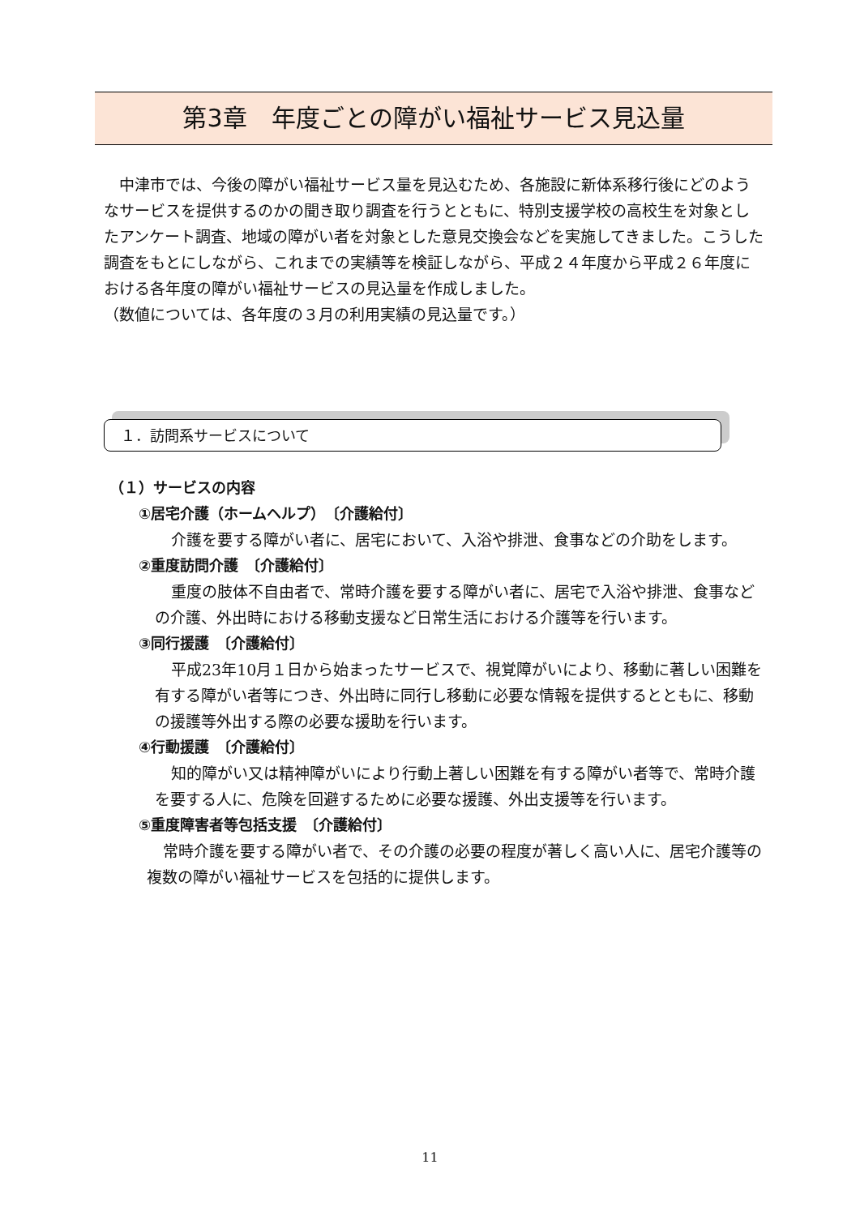第3章　年度ごとの障がい福祉サービス見込量
　中津市では、今後の障がい福祉サービス量を見込むため、各施設に新体系移行後にどのようなサービスを提供するのかの聞き取り調査を行うとともに、特別支援学校の高校生を対象としたアンケート調査、地域の障がい者を対象とした意見交換会などを実施してきました。こうした調査をもとにしながら、これまでの実績等を検証しながら、平成２４年度から平成２６年度における各年度の障がい福祉サービスの見込量を作成しました。
（数値については、各年度の３月の利用実績の見込量です。）
１．訪問系サービスについて
（１）サービスの内容
①居宅介護（ホームヘルプ）　〔介護給付〕
介護を要する障がい者に、居宅において、入浴や排泄、食事などの介助をします。
②重度訪問介護　〔介護給付〕
重度の肢体不自由者で、常時介護を要する障がい者に、居宅で入浴や排泄、食事などの介護、外出時における移動支援など日常生活における介護等を行います。
③同行援護　〔介護給付〕
平成23年10月１日から始まったサービスで、視覚障がいにより、移動に著しい困難を有する障がい者等につき、外出時に同行し移動に必要な情報を提供するとともに、移動の援護等外出する際の必要な援助を行います。
④行動援護　〔介護給付〕
知的障がい又は精神障がいにより行動上著しい困難を有する障がい者等で、常時介護を要する人に、危険を回避するために必要な援護、外出支援等を行います。
⑤重度障害者等包括支援　〔介護給付〕
常時介護を要する障がい者で、その介護の必要の程度が著しく高い人に、居宅介護等の複数の障がい福祉サービスを包括的に提供します。
11